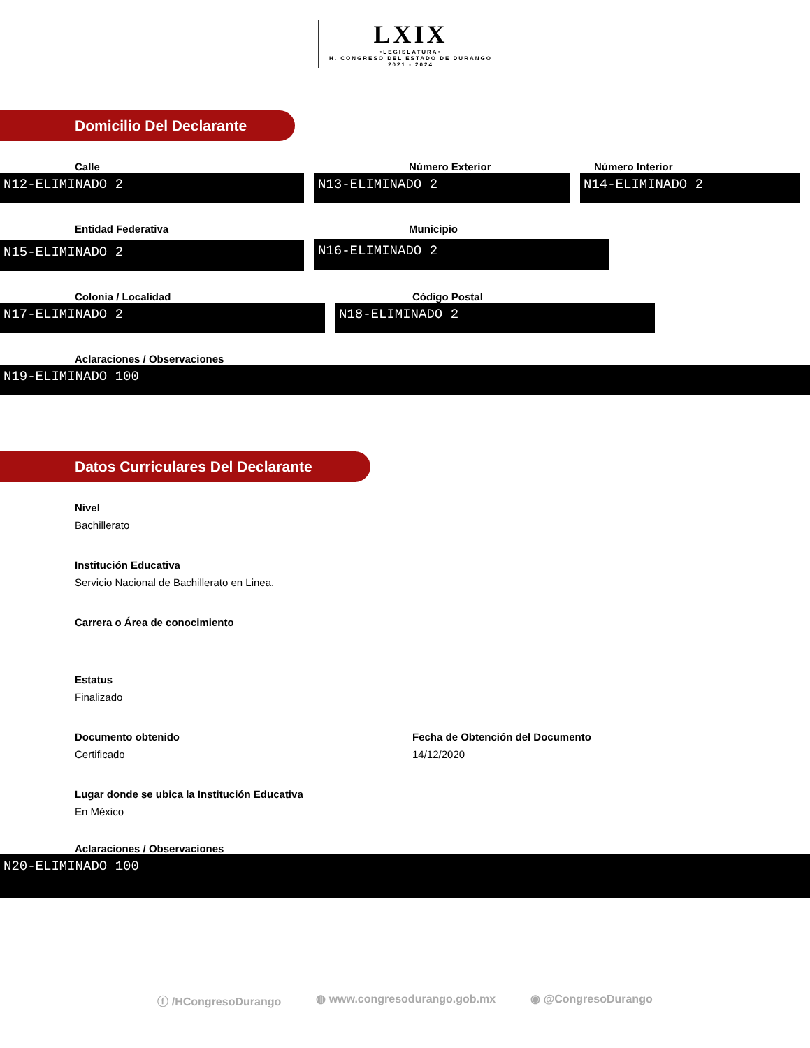LXIX •LEGISLATURA• H. CONGRESO DEL ESTADO DE DURANGO 2021 - 2024
Domicilio Del Declarante
Calle
N12-ELIMINADO 2
Número Exterior
N13-ELIMINADO 2
Número Interior
N14-ELIMINADO 2
Entidad Federativa
N15-ELIMINADO 2
Municipio
N16-ELIMINADO 2
Colonia / Localidad
N17-ELIMINADO 2
Código Postal
N18-ELIMINADO 2
Aclaraciones / Observaciones
N19-ELIMINADO 100
Datos Curriculares Del Declarante
Nivel
Bachillerato
Institución Educativa
Servicio Nacional de Bachillerato en Linea.
Carrera o Área de conocimiento
Estatus
Finalizado
Documento obtenido
Certificado
Fecha de Obtención del Documento
14/12/2020
Lugar donde se ubica la Institución Educativa
En México
Aclaraciones / Observaciones
N20-ELIMINADO 100
ⓕ /HCongresoDurango ◍ www.congresodurango.gob.mx ◉ @CongresoDurango